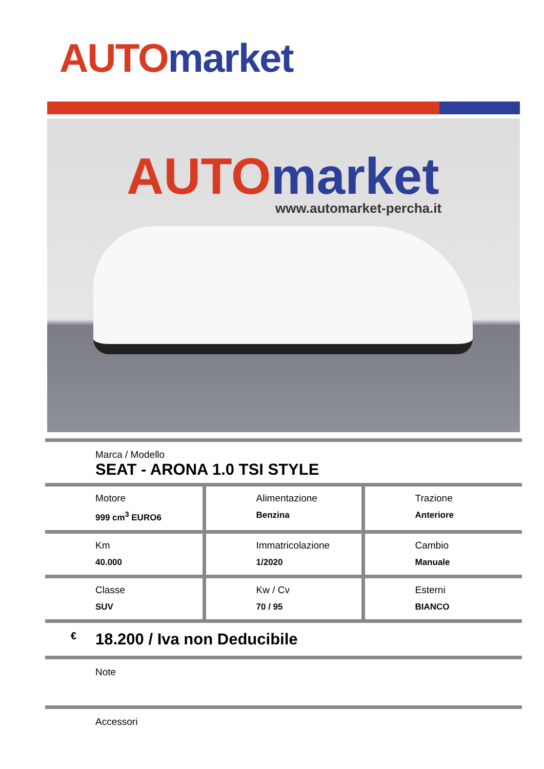AUTO market
AUTO market
www.automarket-percha.it
Marca / Modello
SEAT - ARONA 1.0 TSI STYLE
| Motore 999 cm<sup>3</sup> EURO6 | Alimentazione Benzina | Trazione Anteriore |
| Km 40.000 | Immatricolazione 1/2020 | Cambio Manuale |
| Classe SUV | Kw / Cv 70 / 95 | Esterni BIANCO |
€ 18.200 / Iva non Deducibile
Note
Accessori